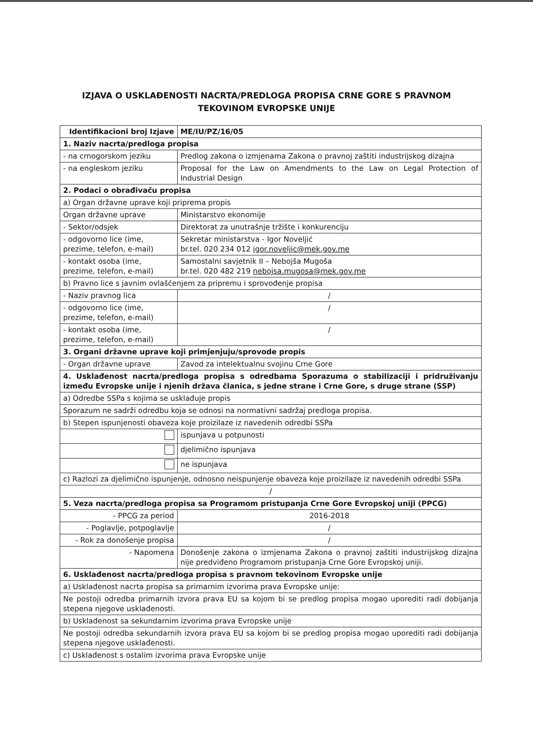IZJAVA O USKLAĐENOSTI NACRTA/PREDLOGA PROPISA CRNE GORE S PRAVNOM
TEKOVINOM EVROPSKE UNIJE
| Identifikacioni broj Izjave | | | ME/IU/PZ/16/05 |
| 1. Naziv nacrta/predloga propisa | | | |
| - na crnogorskom jeziku | Predlog zakona o izmjenama Zakona o pravnoj zaštiti industrijskog dizajna | | |
| - na engleskom jeziku | Proposal for the Law on Amendments to the Law on Legal Protection of Industrial Design | | |
| 2. Podaci o obrađivaču propisa | | | |
| a) Organ državne uprave koji priprema propis | | | |
| Organ državne uprave | | Ministarstvo ekonomije | |
| - Sektor/odsjek | | Direktorat za unutrašnje tržište i konkurenciju | |
| - odgovorno lice (ime, prezime, telefon, e-mail) | | Sekretar ministarstva - Igor Noveljić br.tel. 020 234 012 igor.noveljic@mek.gov.me | |
| - kontakt osoba (ime, prezime, telefon, e-mail) | | Samostalni savjetnik II – Nebojša Mugoša br.tel. 020 482 219 nebojsa.mugosa@mek.gov.me | |
| b) Pravno lice s javnim ovlašćenjem za pripremu i sprovođenje propisa | | | |
| - Naziv pravnog lica | | / | |
| - odgovorno lice (ime, prezime, telefon, e-mail) | | / | |
| - kontakt osoba (ime, prezime, telefon, e-mail) | | / | |
| 3. Organi državne uprave koji primjenjuju/sprovode propis | | | |
| - Organ državne uprave | Zavod za intelektualnu svojinu Crne Gore | | |
| 4. Usklađenost nacrta/predloga propisa s odredbama Sporazuma o stabilizaciji i pridruživanju između Evropske unije i njenih država članica, s jedne strane i Crne Gore, s druge strane (SSP) | | | |
| a) Odredbe SSPa s kojima se usklađuje propis | | | |
| Sporazum ne sadrži odredbu koja se odnosi na normativni sadržaj predloga propisa. | | | |
| b) Stepen ispunjenosti obaveza koje proizilaze iz navedenih odredbi SSPa | | | |
| | | ispunjava u potpunosti | |
| | | djelimično ispunjava | |
| | | ne ispunjava | |
| c) Razlozi za djelimično ispunjenje, odnosno neispunjenje obaveza koje proizilaze iz navedenih odredbi SSPa | | | |
| / | | | |
| 5. Veza nacrta/predloga propisa sa Programom pristupanja Crne Gore Evropskoj uniji (PPCG) | | | |
| - PPCG za period | | 2016-2018 | |
| - Poglavlje, potpoglavlje | | / | |
| - Rok za donošenje propisa | | / | |
| - Napomena | | Donošenje zakona o izmjenama Zakona o pravnoj zaštiti industrijskog dizajna nije predviđeno Programom pristupanja Crne Gore Evropskoj uniji. | |
| 6. Usklađenost nacrta/predloga propisa s pravnom tekovinom Evropske unije | | | |
| a) Usklađenost nacrta propisa sa primarnim izvorima prava Evropske unije: | | | |
| Ne postoji odredba primarnih izvora prava EU sa kojom bi se predlog propisa mogao uporediti radi dobijanja stepena njegove usklađenosti. | | | |
| b) Usklađenost sa sekundarnim izvorima prava Evropske unije | | | |
| Ne postoji odredba sekundarnih izvora prava EU sa kojom bi se predlog propisa mogao uporediti radi dobijanja stepena njegove usklađenosti. | | | |
| c) Usklađenost s ostalim izvorima prava Evropske unije | | | |